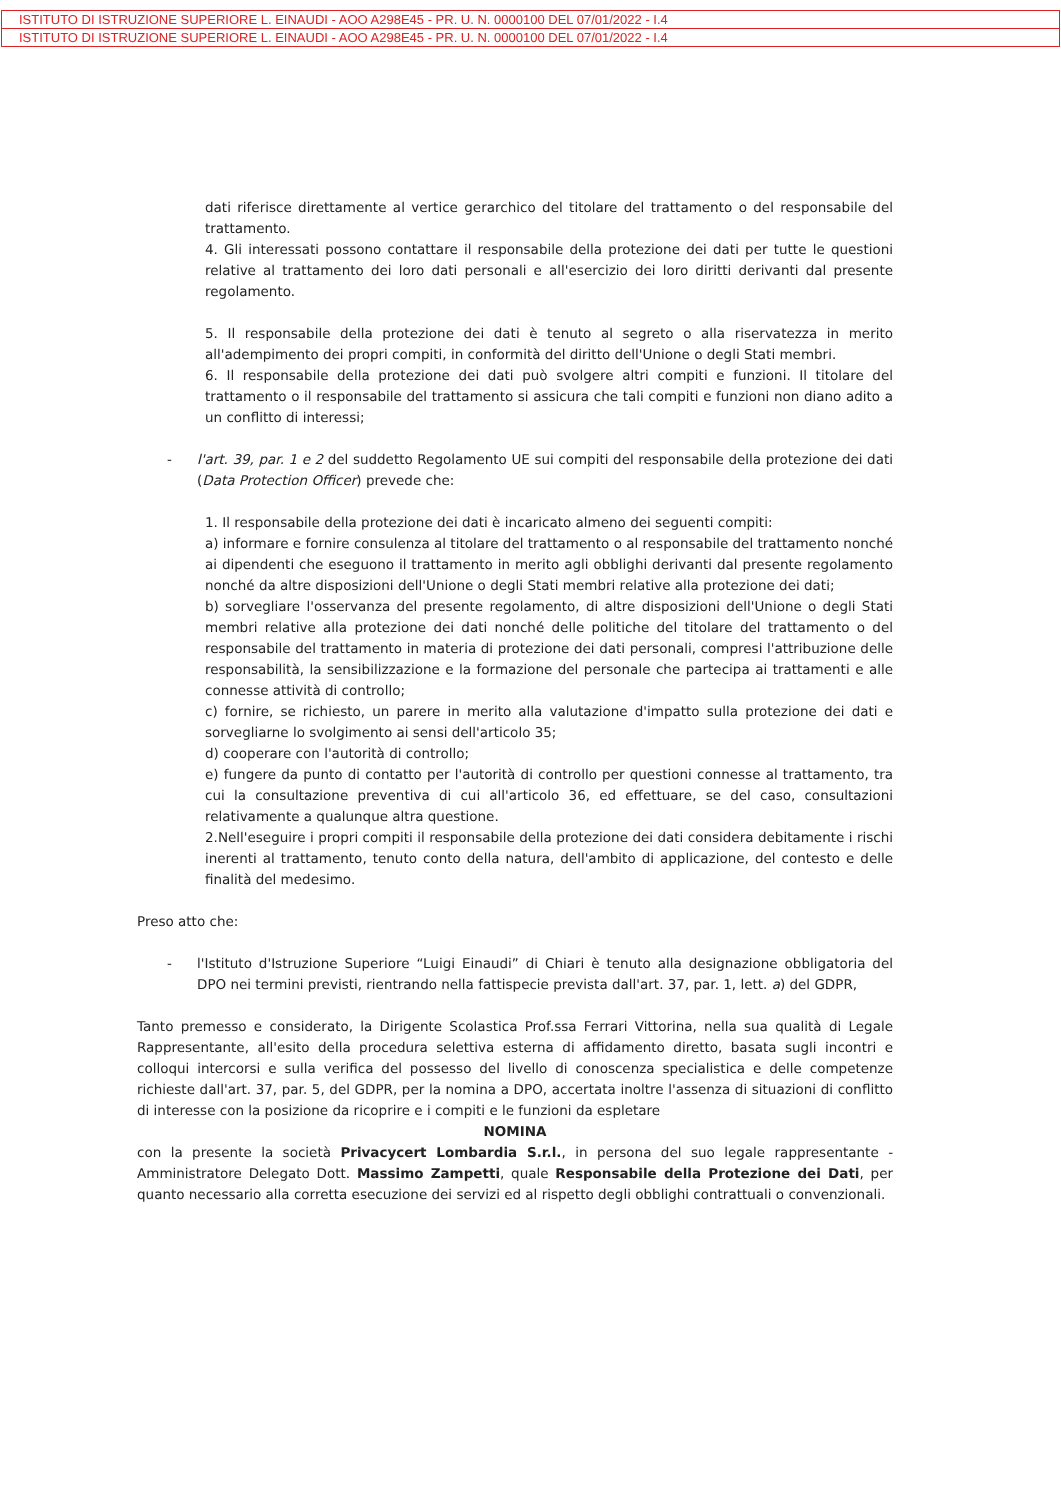ISTITUTO DI ISTRUZIONE SUPERIORE L. EINAUDI - AOO A298E45 - PR. U. N. 0000100 DEL 07/01/2022 - I.4
ISTITUTO DI ISTRUZIONE SUPERIORE L. EINAUDI - AOO A298E45 - PR. U. N. 0000100 DEL 07/01/2022 - I.4
dati riferisce direttamente al vertice gerarchico del titolare del trattamento o del responsabile del trattamento.
4. Gli interessati possono contattare il responsabile della protezione dei dati per tutte le questioni relative al trattamento dei loro dati personali e all'esercizio dei loro diritti derivanti dal presente regolamento.
5. Il responsabile della protezione dei dati è tenuto al segreto o alla riservatezza in merito all'adempimento dei propri compiti, in conformità del diritto dell'Unione o degli Stati membri.
6. Il responsabile della protezione dei dati può svolgere altri compiti e funzioni. Il titolare del trattamento o il responsabile del trattamento si assicura che tali compiti e funzioni non diano adito a un conflitto di interessi;
- l'art. 39, par. 1 e 2 del suddetto Regolamento UE sui compiti del responsabile della protezione dei dati (Data Protection Officer) prevede che:
1. Il responsabile della protezione dei dati è incaricato almeno dei seguenti compiti:
a) informare e fornire consulenza al titolare del trattamento o al responsabile del trattamento nonché ai dipendenti che eseguono il trattamento in merito agli obblighi derivanti dal presente regolamento nonché da altre disposizioni dell'Unione o degli Stati membri relative alla protezione dei dati;
b) sorvegliare l'osservanza del presente regolamento, di altre disposizioni dell'Unione o degli Stati membri relative alla protezione dei dati nonché delle politiche del titolare del trattamento o del responsabile del trattamento in materia di protezione dei dati personali, compresi l'attribuzione delle responsabilità, la sensibilizzazione e la formazione del personale che partecipa ai trattamenti e alle connesse attività di controllo;
c) fornire, se richiesto, un parere in merito alla valutazione d'impatto sulla protezione dei dati e sorvegliarne lo svolgimento ai sensi dell'articolo 35;
d) cooperare con l'autorità di controllo;
e) fungere da punto di contatto per l'autorità di controllo per questioni connesse al trattamento, tra cui la consultazione preventiva di cui all'articolo 36, ed effettuare, se del caso, consultazioni relativamente a qualunque altra questione.
2.Nell'eseguire i propri compiti il responsabile della protezione dei dati considera debitamente i rischi inerenti al trattamento, tenuto conto della natura, dell'ambito di applicazione, del contesto e delle finalità del medesimo.
Preso atto che:
- l'Istituto d'Istruzione Superiore “Luigi Einaudi” di Chiari è tenuto alla designazione obbligatoria del DPO nei termini previsti, rientrando nella fattispecie prevista dall'art. 37, par. 1, lett. a) del GDPR,
Tanto premesso e considerato, la Dirigente Scolastica Prof.ssa Ferrari Vittorina, nella sua qualità di Legale Rappresentante, all'esito della procedura selettiva esterna di affidamento diretto, basata sugli incontri e colloqui intercorsi e sulla verifica del possesso del livello di conoscenza specialistica e delle competenze richieste dall'art. 37, par. 5, del GDPR, per la nomina a DPO, accertata inoltre l'assenza di situazioni di conflitto di interesse con la posizione da ricoprire e i compiti e le funzioni da espletare
NOMINA
con la presente la società Privacycert Lombardia S.r.l., in persona del suo legale rappresentante - Amministratore Delegato Dott. Massimo Zampetti, quale Responsabile della Protezione dei Dati, per quanto necessario alla corretta esecuzione dei servizi ed al rispetto degli obblighi contrattuali o convenzionali.